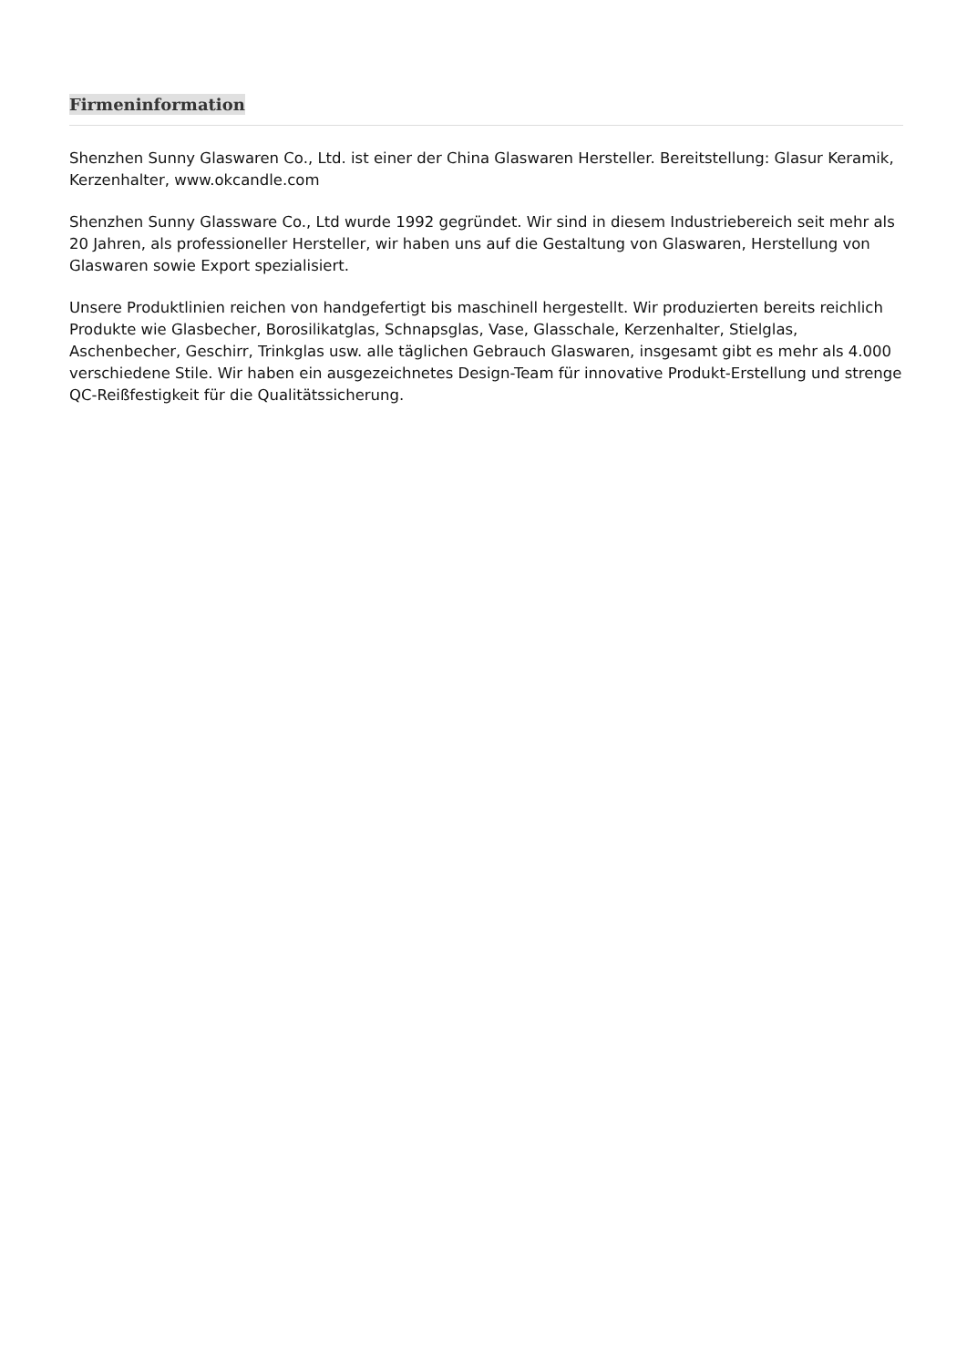Firmeninformation
Shenzhen Sunny Glaswaren Co., Ltd. ist einer der China Glaswaren Hersteller. Bereitstellung: Glasur Keramik, Kerzenhalter, www.okcandle.com
Shenzhen Sunny Glassware Co., Ltd wurde 1992 gegründet. Wir sind in diesem Industriebereich seit mehr als 20 Jahren, als professioneller Hersteller, wir haben uns auf die Gestaltung von Glaswaren, Herstellung von Glaswaren sowie Export spezialisiert.
Unsere Produktlinien reichen von handgefertigt bis maschinell hergestellt. Wir produzierten bereits reichlich Produkte wie Glasbecher, Borosilikatglas, Schnapsglas, Vase, Glasschale, Kerzenhalter, Stielglas, Aschenbecher, Geschirr, Trinkglas usw. alle täglichen Gebrauch Glaswaren, insgesamt gibt es mehr als 4.000 verschiedene Stile. Wir haben ein ausgezeichnetes Design-Team für innovative Produkt-Erstellung und strenge QC-Reißfestigkeit für die Qualitätssicherung.